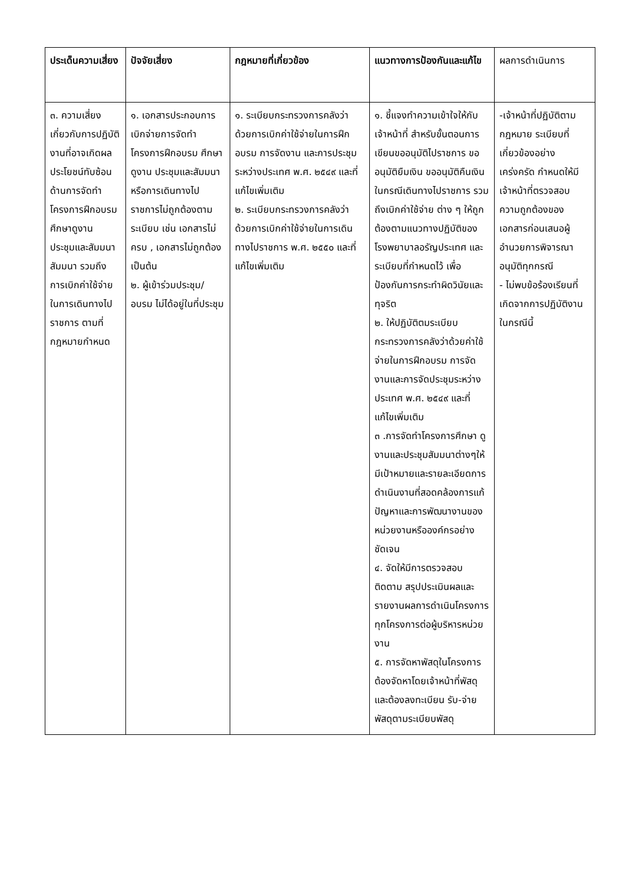| ประเด็นความเสี่ยง | ปัจจัยเสี่ยง | กฎหมายที่เกี่ยวข้อง | แนวทางการป้องกันและแก้ไข | ผลการดำเนินการ |
| --- | --- | --- | --- | --- |
| ๓. ความเสี่ยงเกี่ยวกับการปฏิบัติงานที่อาจเกิดผลประโยชน์ทับซ้อนด้านการจัดทำโครงการฝึกอบรม ศึกษาดูงาน ประชุมและสัมมนา สัมมนา รวมถึงการเบิกค่าใช้จ่ายในการเดินทางไปราชการ ตามที่กฎหมายกำหนด | ๑. เอกสารประกอบการเบิกจ่ายการจัดทำโครงการฝึกอบรม ศึกษาดูงาน ประชุมและสัมมนา หรือการเดินทางไปราชการไม่ถูกต้องตามระเบียบ เช่น เอกสารไม่ครบ , เอกสารไม่ถูกต้อง เป็นต้น ๒. ผู้เข้าร่วมประชุม/อบรม ไม่ได้อยู่ในที่ประชุม | ๑. ระเบียบกระทรวงการคลังว่าด้วยการเบิกค่าใช้จ่ายในการฝึกอบรม การจัดงาน และการประชุมระหว่างประเทศ พ.ศ. ๒๕๔๙ และที่แก้ไขเพิ่มเติม ๒. ระเบียบกระทรวงการคลังว่าด้วยการเบิกค่าใช้จ่ายในการเดินทางไปราชการ พ.ศ. ๒๕๕๐ และที่แก้ไขเพิ่มเติม | ๑. ชี้แจงทำความเข้าใจให้กับเจ้าหน้าที่ สำหรับขั้นตอนการเขียนขออนุมัติไปราชการ ขออนุมัติยืมเงิน ขออนุมัติคืนเงิน ในกรณีเดินทางไปราชการ รวมถึงเบิกค่าใช้จ่าย ต่าง ๆ ให้ถูกต้องตามแนวทางปฏิบัติของโรงพยาบาลอรัญประเทศ และระเบียบที่กำหนดไว้ เพื่อป้องกันการกระทำผิดวินัยและทุจริต ๒. ให้ปฏิบัติตมระเบียบกระทรวงการคลังว่าด้วยค่าใช้จ่ายในการฝึกอบรม การจัดงานและการจัดประชุมระหว่างประเทศ พ.ศ. ๒๕๔๙ และที่แก้ไขเพิ่มเติม ๓ .การจัดทำโครงการศึกษา ดูงานและประชุมสัมมนาต่างๆให้มีเป้าหมายและรายละเอียดการดำเนินงานที่สอดคล้องการแก้ปัญหาและการพัฒนางานของหน่วยงานหรือองค์กรอย่างชัดเจน ๔. จัดให้มีการตรวจสอบติดตาม สรุปประเมินผลและรายงานผลการดำเนินโครงการทุกโครงการต่อผู้บริหารหน่วยงาน ๕. การจัดหาพัสดุในโครงการ ต้องจัดหาโดยเจ้าหน้าที่พัสดุและต้องลงทะเบียน รับ-จ่ายพัสดุตามระเบียบพัสดุ | -เจ้าหน้าที่ปฏิบัติตามกฎหมาย ระเบียบที่เกี่ยวข้องอย่างเคร่งครัด กำหนดให้มีเจ้าหน้าที่ตรวจสอบความถูกต้องของเอกสารก่อนเสนอผู้อำนวยการพิจารณาอนุมัติทุกกรณี - ไม่พบข้อร้องเรียนที่เกิดจากการปฏิบัติงานในกรณีนี้ |